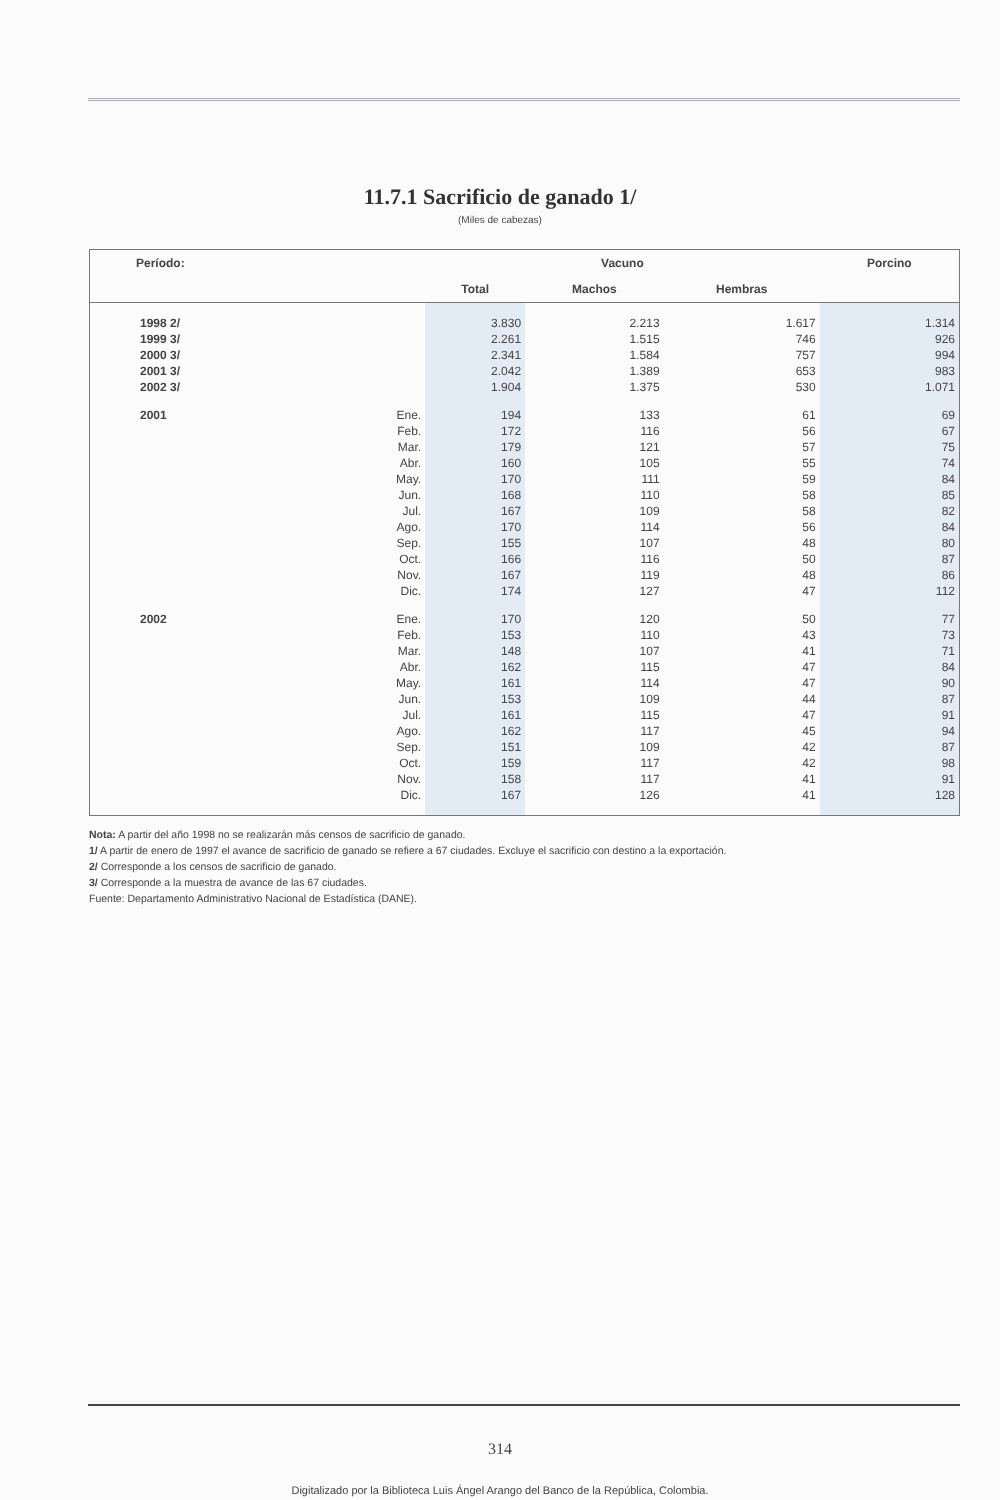11.7.1 Sacrificio de ganado 1/
(Miles de cabezas)
| Período: | | Vacuno | | | Porcino |
| --- | --- | --- | --- | --- | --- |
| | | Total | Machos | Hembras | |
| 1998 2/ | | 3.830 | 2.213 | 1.617 | 1.314 |
| 1999 3/ | | 2.261 | 1.515 | 746 | 926 |
| 2000 3/ | | 2.341 | 1.584 | 757 | 994 |
| 2001 3/ | | 2.042 | 1.389 | 653 | 983 |
| 2002 3/ | | 1.904 | 1.375 | 530 | 1.071 |
| 2001 | Ene. | 194 | 133 | 61 | 69 |
| | Feb. | 172 | 116 | 56 | 67 |
| | Mar. | 179 | 121 | 57 | 75 |
| | Abr. | 160 | 105 | 55 | 74 |
| | May. | 170 | 111 | 59 | 84 |
| | Jun. | 168 | 110 | 58 | 85 |
| | Jul. | 167 | 109 | 58 | 82 |
| | Ago. | 170 | 114 | 56 | 84 |
| | Sep. | 155 | 107 | 48 | 80 |
| | Oct. | 166 | 116 | 50 | 87 |
| | Nov. | 167 | 119 | 48 | 86 |
| | Dic. | 174 | 127 | 47 | 112 |
| 2002 | Ene. | 170 | 120 | 50 | 77 |
| | Feb. | 153 | 110 | 43 | 73 |
| | Mar. | 148 | 107 | 41 | 71 |
| | Abr. | 162 | 115 | 47 | 84 |
| | May. | 161 | 114 | 47 | 90 |
| | Jun. | 153 | 109 | 44 | 87 |
| | Jul. | 161 | 115 | 47 | 91 |
| | Ago. | 162 | 117 | 45 | 94 |
| | Sep. | 151 | 109 | 42 | 87 |
| | Oct. | 159 | 117 | 42 | 98 |
| | Nov. | 158 | 117 | 41 | 91 |
| | Dic. | 167 | 126 | 41 | 128 |
Nota: A partir del año 1998 no se realizarán más censos de sacrificio de ganado.
1/ A partir de enero de 1997 el avance de sacrificio de ganado se refiere a 67 ciudades. Excluye el sacrificio con destino a la exportación.
2/ Corresponde a los censos de sacrificio de ganado.
3/ Corresponde a la muestra de avance de las 67 ciudades.
Fuente: Departamento Administrativo Nacional de Estadística (DANE).
314
Digitalizado por la Biblioteca Luis Ángel Arango del Banco de la República, Colombia.